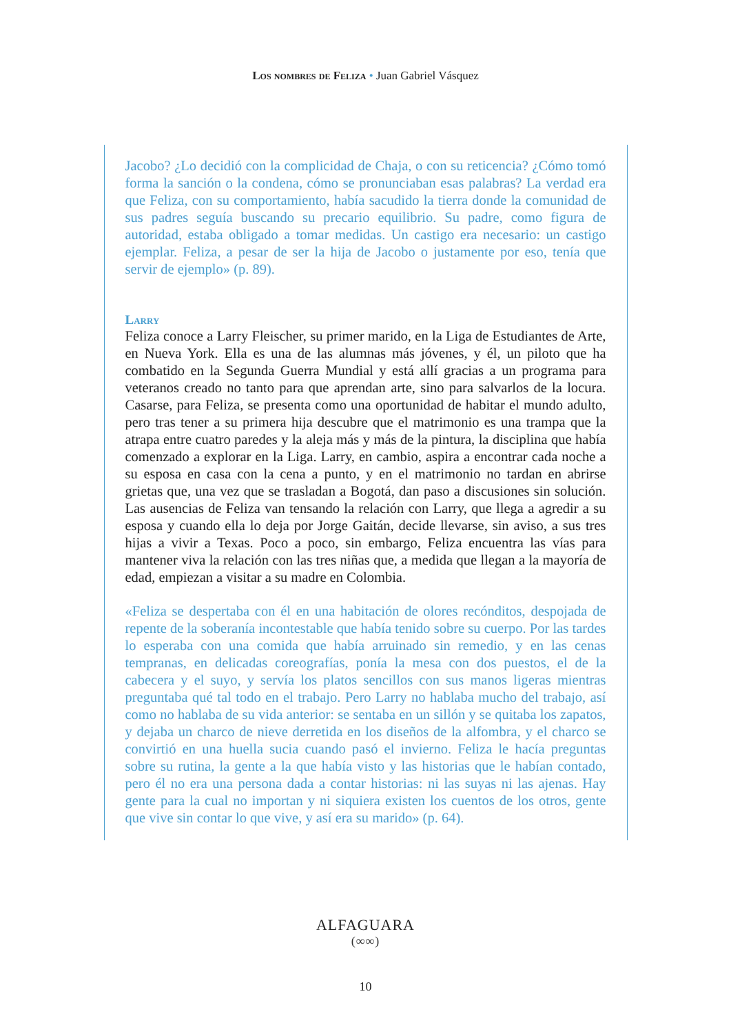Los nombres de Feliza • Juan Gabriel Vásquez
Jacobo? ¿Lo decidió con la complicidad de Chaja, o con su reticencia? ¿Cómo tomó forma la sanción o la condena, cómo se pronunciaban esas palabras? La verdad era que Feliza, con su comportamiento, había sacudido la tierra donde la comunidad de sus padres seguía buscando su precario equilibrio. Su padre, como figura de autoridad, estaba obligado a tomar medidas. Un castigo era necesario: un castigo ejemplar. Feliza, a pesar de ser la hija de Jacobo o justamente por eso, tenía que servir de ejemplo» (p. 89).
Larry
Feliza conoce a Larry Fleischer, su primer marido, en la Liga de Estudiantes de Arte, en Nueva York. Ella es una de las alumnas más jóvenes, y él, un piloto que ha combatido en la Segunda Guerra Mundial y está allí gracias a un programa para veteranos creado no tanto para que aprendan arte, sino para salvarlos de la locura. Casarse, para Feliza, se presenta como una oportunidad de habitar el mundo adulto, pero tras tener a su primera hija descubre que el matrimonio es una trampa que la atrapa entre cuatro paredes y la aleja más y más de la pintura, la disciplina que había comenzado a explorar en la Liga. Larry, en cambio, aspira a encontrar cada noche a su esposa en casa con la cena a punto, y en el matrimonio no tardan en abrirse grietas que, una vez que se trasladan a Bogotá, dan paso a discusiones sin solución. Las ausencias de Feliza van tensando la relación con Larry, que llega a agredir a su esposa y cuando ella lo deja por Jorge Gaitán, decide llevarse, sin aviso, a sus tres hijas a vivir a Texas. Poco a poco, sin embargo, Feliza encuentra las vías para mantener viva la relación con las tres niñas que, a medida que llegan a la mayoría de edad, empiezan a visitar a su madre en Colombia.
«Feliza se despertaba con él en una habitación de olores recónditos, despojada de repente de la soberanía incontestable que había tenido sobre su cuerpo. Por las tardes lo esperaba con una comida que había arruinado sin remedio, y en las cenas tempranas, en delicadas coreografías, ponía la mesa con dos puestos, el de la cabecera y el suyo, y servía los platos sencillos con sus manos ligeras mientras preguntaba qué tal todo en el trabajo. Pero Larry no hablaba mucho del trabajo, así como no hablaba de su vida anterior: se sentaba en un sillón y se quitaba los zapatos, y dejaba un charco de nieve derretida en los diseños de la alfombra, y el charco se convirtió en una huella sucia cuando pasó el invierno. Feliza le hacía preguntas sobre su rutina, la gente a la que había visto y las historias que le habían contado, pero él no era una persona dada a contar historias: ni las suyas ni las ajenas. Hay gente para la cual no importan y ni siquiera existen los cuentos de los otros, gente que vive sin contar lo que vive, y así era su marido» (p. 64).
ALFAGUARA
(∞∞)
10